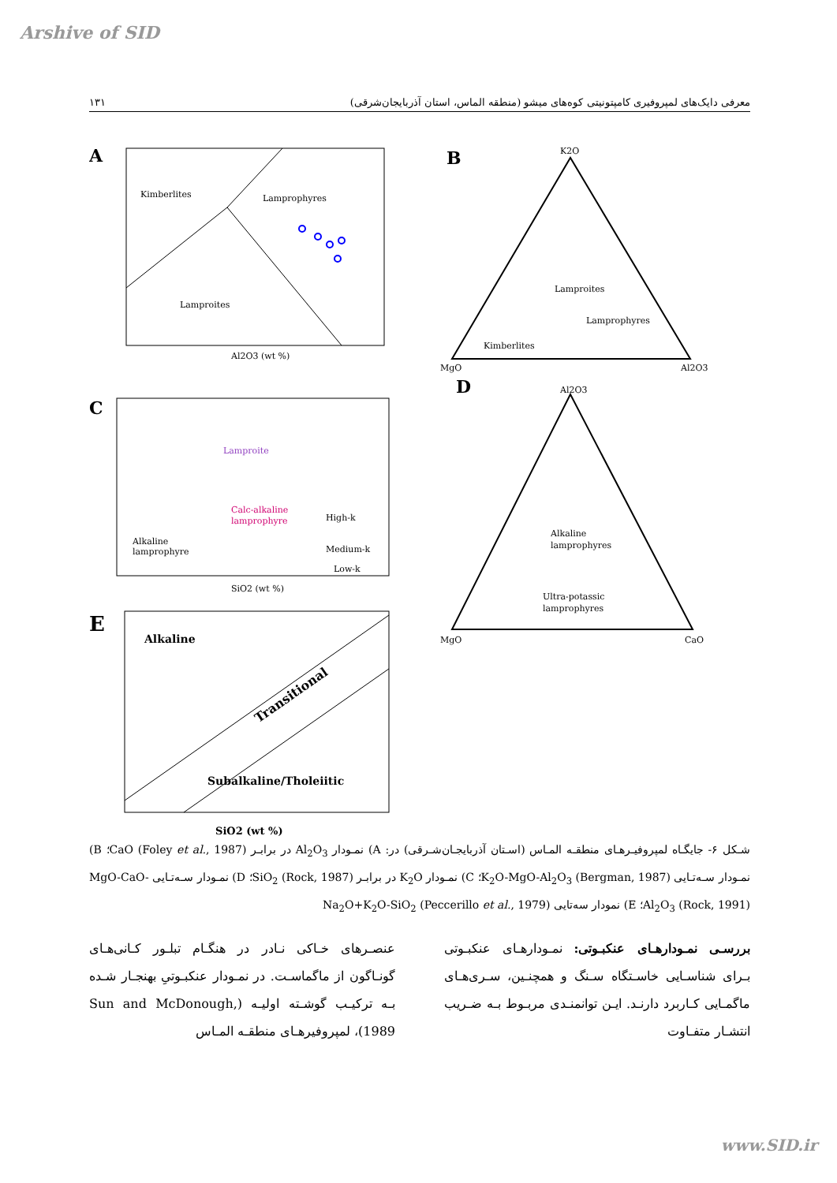Arshive of SID
معرفی دایک‌های لمپروفیری کامپتونیتی کوه‌های میشو (منطقه الماس، استان آذربایجان‌شرقی) ۱۳۱
A
Kimberlites
Lamprophyres
Lamproites
Al2O3 (wt %)
B
K2O
MgO
Al2O3
Lamproites
Lamprophyres
Kimberlites
D
Al2O3
MgO
CaO
Alkaline
lamprophyres
Ultra-potassic
lamprophyres
C
Lamproite
Calc-alkaline
lamprophyre
Alkaline
lamprophyre
High-k
Medium-k
Low-k
SiO2 (wt %)
E
Alkaline
Transitional
Subalkaline/Tholeiitic
SiO2 (wt %)
شـکل ۶- جایگـاه لمپروفیـرهـای منطقـه المـاس (اسـتان آذربایجـان‌شـرقی) در: A) نمـودار Al<sub>2</sub>O<sub>3</sub> در برابـر CaO (Foley et al., 1987)؛ B) نمـودار سـه‌تـایی K<sub>2</sub>O-MgO-Al<sub>2</sub>O<sub>3</sub> (Bergman, 1987)؛ C) نمـودار K<sub>2</sub>O در برابـر SiO<sub>2</sub> (Rock, 1987)؛ D) نمـودار سـه‌تـایی MgO-CaO-Al<sub>2</sub>O<sub>3</sub> (Rock, 1991)؛ E) نمودار سه‌تایی Na<sub>2</sub>O+K<sub>2</sub>O-SiO<sub>2</sub> (Peccerillo et al., 1979)
بررسـی نمـودارهـای عنکبـوتی: نمـودارهـای عنکبـوتی بـرای شناسـایی خاسـتگاه سـنگ و همچنـین، سـری‌هـای ماگمـایی کـاربرد دارنـد. ایـن توانمنـدی مربـوط بـه ضـریب انتشـار متفـاوت
عنصـرهای خـاکی نـادر در هنگـام تبلـور کـانی‌هـای گونـاگون از ماگماسـت. در نمـودار عنکبـوتیِ بهنجـار شـده بـه ترکیـب گوشـته اولیـه (Sun and McDonough, 1989)، لمپروفیرهـای منطقـه المـاس
www.SID.ir